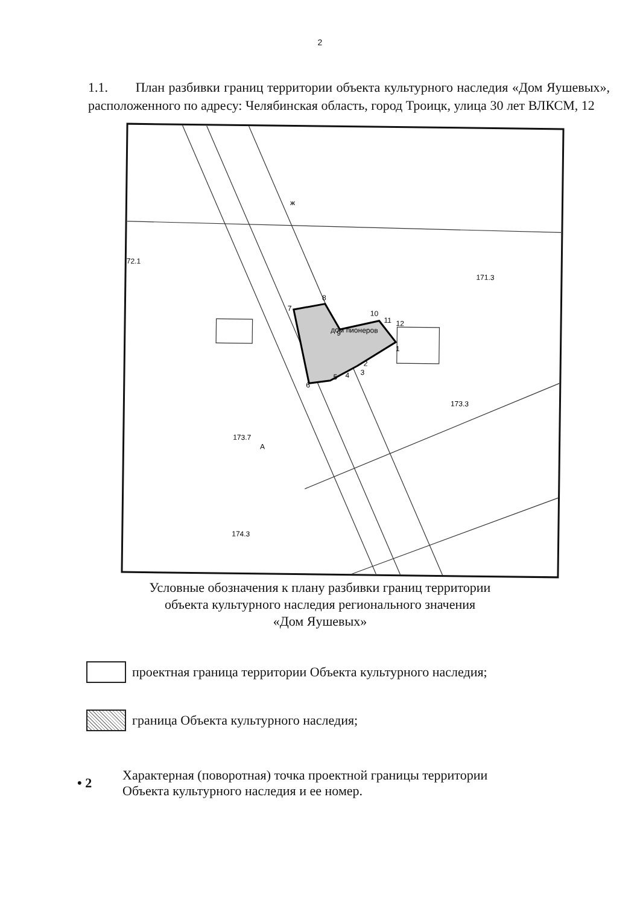2
1.1. План разбивки границ территории объекта культурного наследия «Дом Яушевых», расположенного по адресу: Челябинская область, город Троицк, улица 30 лет ВЛКСМ, 12
1
2
3
4
5
6
7
8
9
10
11
12
173.3
173.7
174.3
72.1
171.3
А
ж
дом пионеров
Условные обозначения к плану разбивки границ территории
объекта культурного наследия регионального значения
«Дом Яушевых»
проектная граница территории Объекта культурного наследия;
граница Объекта культурного наследия;
• 2 Характерная (поворотная) точка проектной границы территории
Объекта культурного наследия и ее номер.